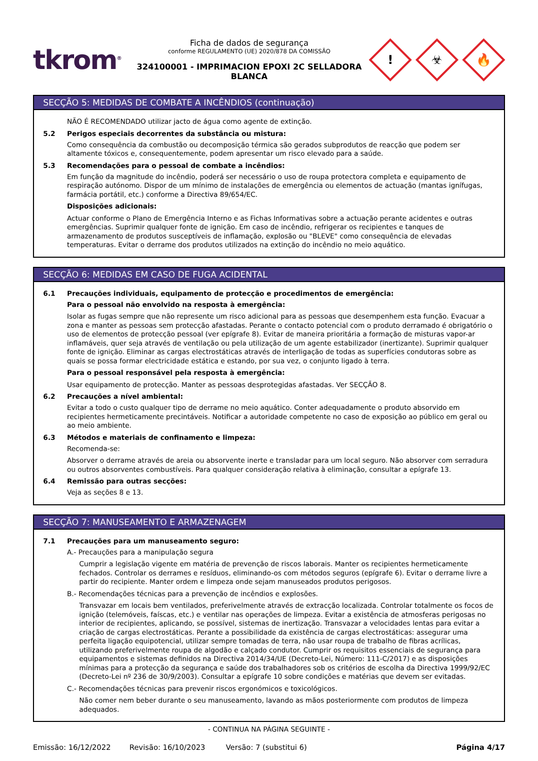tkrom<sup>®</sup>
Ficha de dados de segurança
conforme REGULAMENTO (UE) 2020/878 DA COMISSÃO
324100001 - IMPRIMACION EPOXI 2C SELLADORA BLANCA
!
☣
🔥
SECÇÃO 5: MEDIDAS DE COMBATE A INCÊNDIOS (continuação)
NÃO É RECOMENDADO utilizar jacto de água como agente de extinção.
5.2 Perigos especiais decorrentes da substância ou mistura:
Como consequência da combustão ou decomposição térmica são gerados subprodutos de reacção que podem ser altamente tóxicos e, consequentemente, podem apresentar um risco elevado para a saúde.
5.3 Recomendações para o pessoal de combate a incêndios:
Em função da magnitude do incêndio, poderá ser necessário o uso de roupa protectora completa e equipamento de respiração autónomo. Dispor de um mínimo de instalações de emergência ou elementos de actuação (mantas ignífugas, farmácia portátil, etc.) conforme a Directiva 89/654/EC.
Disposições adicionais:
Actuar conforme o Plano de Emergência Interno e as Fichas Informativas sobre a actuação perante acidentes e outras emergências. Suprimir qualquer fonte de ignição. Em caso de incêndio, refrigerar os recipientes e tanques de armazenamento de produtos susceptíveis de inflamação, explosão ou "BLEVE" como consequência de elevadas temperaturas. Evitar o derrame dos produtos utilizados na extinção do incêndio no meio aquático.
SECÇÃO 6: MEDIDAS EM CASO DE FUGA ACIDENTAL
6.1 Precauções individuais, equipamento de protecção e procedimentos de emergência:
Para o pessoal não envolvido na resposta à emergência:
Isolar as fugas sempre que não represente um risco adicional para as pessoas que desempenhem esta função. Evacuar a zona e manter as pessoas sem protecção afastadas. Perante o contacto potencial com o produto derramado é obrigatório o uso de elementos de protecção pessoal (ver epígrafe 8). Evitar de maneira prioritária a formação de misturas vapor-ar inflamáveis, quer seja através de ventilação ou pela utilização de um agente estabilizador (inertizante). Suprimir qualquer fonte de ignição. Eliminar as cargas electrostáticas através de interligação de todas as superfícies condutoras sobre as quais se possa formar electricidade estática e estando, por sua vez, o conjunto ligado à terra.
Para o pessoal responsável pela resposta à emergência:
Usar equipamento de protecção. Manter as pessoas desprotegidas afastadas. Ver SECÇÃO 8.
6.2 Precauções a nível ambiental:
Evitar a todo o custo qualquer tipo de derrame no meio aquático. Conter adequadamente o produto absorvido em recipientes hermeticamente precintáveis. Notificar a autoridade competente no caso de exposição ao público em geral ou ao meio ambiente.
6.3 Métodos e materiais de confinamento e limpeza:
Recomenda-se:
Absorver o derrame através de areia ou absorvente inerte e transladar para um local seguro. Não absorver com serradura ou outros absorventes combustíveis. Para qualquer consideração relativa à eliminação, consultar a epígrafe 13.
6.4 Remissão para outras secções:
Veja as seções 8 e 13.
SECÇÃO 7: MANUSEAMENTO E ARMAZENAGEM
7.1 Precauções para um manuseamento seguro:
A.- Precauções para a manipulação segura
Cumprir a legislação vigente em matéria de prevenção de riscos laborais. Manter os recipientes hermeticamente fechados. Controlar os derrames e resíduos, eliminando-os com métodos seguros (epígrafe 6). Evitar o derrame livre a partir do recipiente. Manter ordem e limpeza onde sejam manuseados produtos perigosos.
B.- Recomendações técnicas para a prevenção de incêndios e explosões.
Transvazar em locais bem ventilados, preferivelmente através de extracção localizada. Controlar totalmente os focos de ignição (telemóveis, faíscas, etc.) e ventilar nas operações de limpeza. Evitar a existência de atmosferas perigosas no interior de recipientes, aplicando, se possível, sistemas de inertização. Transvazar a velocidades lentas para evitar a criação de cargas electrostáticas. Perante a possibilidade da existência de cargas electrostáticas: assegurar uma perfeita ligação equipotencial, utilizar sempre tomadas de terra, não usar roupa de trabalho de fibras acrílicas, utilizando preferivelmente roupa de algodão e calçado condutor. Cumprir os requisitos essenciais de segurança para equipamentos e sistemas definidos na Directiva 2014/34/UE (Decreto-Lei, Número: 111-C/2017) e as disposições mínimas para a protecção da segurança e saúde dos trabalhadores sob os critérios de escolha da Directiva 1999/92/EC (Decreto-Lei nº 236 de 30/9/2003). Consultar a epígrafe 10 sobre condições e matérias que devem ser evitadas.
C.- Recomendações técnicas para prevenir riscos ergonómicos e toxicológicos.
Não comer nem beber durante o seu manuseamento, lavando as mãos posteriormente com produtos de limpeza adequados.
- CONTINUA NA PÁGINA SEGUINTE -
Emissão: 16/12/2022 Revisão: 16/10/2023 Versão: 7 (substitui 6) Página 4/17